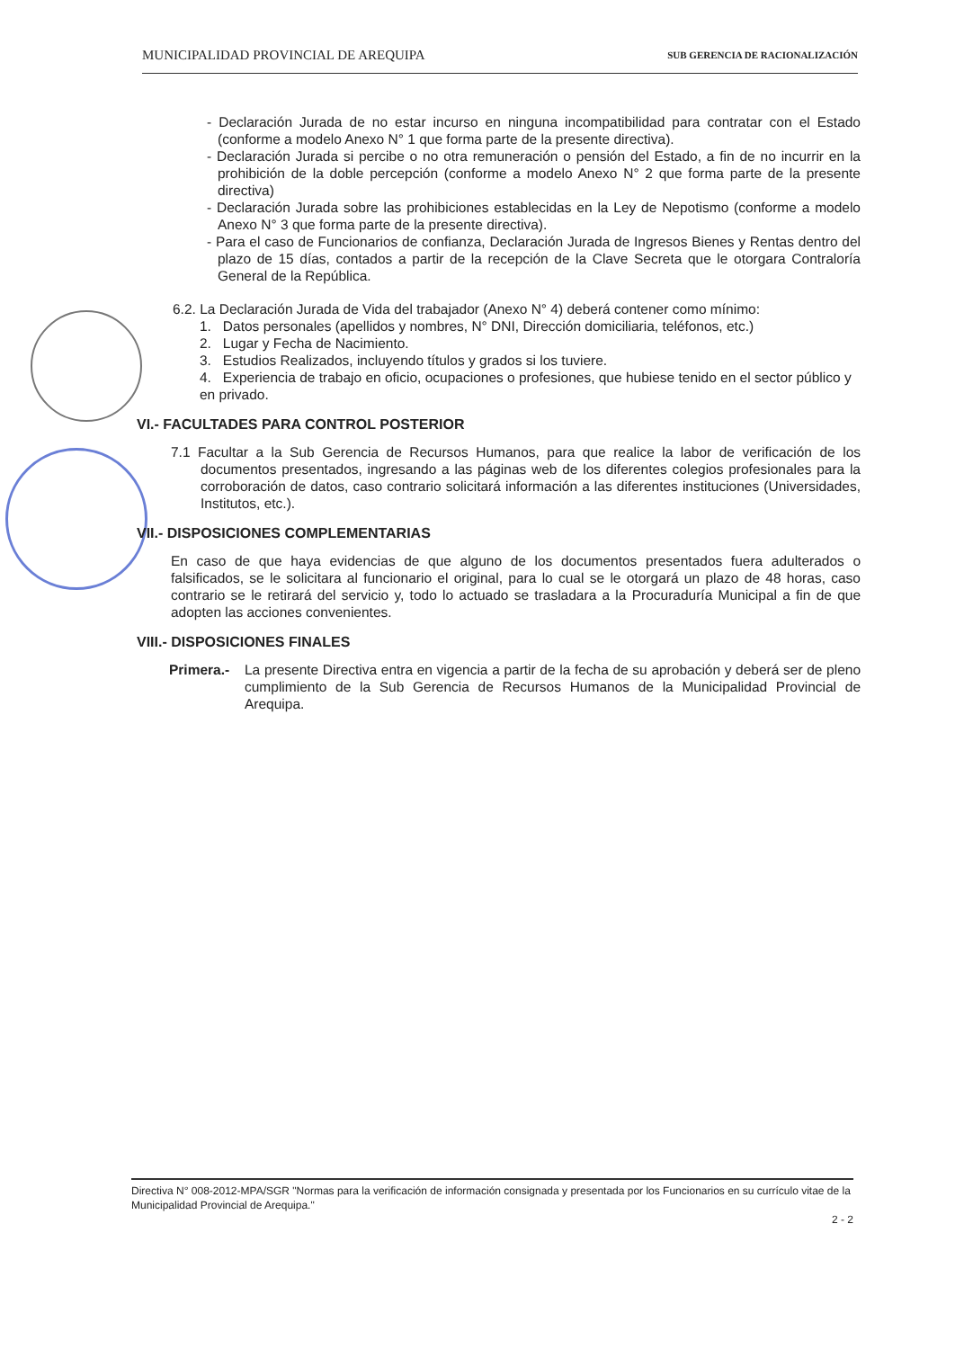MUNICIPALIDAD PROVINCIAL DE AREQUIPA SUB GERENCIA DE RACIONALIZACIÓN
- Declaración Jurada de no estar incurso en ninguna incompatibilidad para contratar con el Estado (conforme a modelo Anexo N° 1 que forma parte de la presente directiva).
- Declaración Jurada si percibe o no otra remuneración o pensión del Estado, a fin de no incurrir en la prohibición de la doble percepción (conforme a modelo Anexo N° 2 que forma parte de la presente directiva)
- Declaración Jurada sobre las prohibiciones establecidas en la Ley de Nepotismo (conforme a modelo Anexo N° 3 que forma parte de la presente directiva).
- Para el caso de Funcionarios de confianza, Declaración Jurada de Ingresos Bienes y Rentas dentro del plazo de 15 días, contados a partir de la recepción de la Clave Secreta que le otorgara Contraloría General de la República.
6.2. La Declaración Jurada de Vida del trabajador (Anexo N° 4) deberá contener como mínimo:
1. Datos personales (apellidos y nombres, N° DNI, Dirección domiciliaria, teléfonos, etc.)
2. Lugar y Fecha de Nacimiento.
3. Estudios Realizados, incluyendo títulos y grados si los tuviere.
4. Experiencia de trabajo en oficio, ocupaciones o profesiones, que hubiese tenido en el sector público y en privado.
VI.- FACULTADES PARA CONTROL POSTERIOR
7.1 Facultar a la Sub Gerencia de Recursos Humanos, para que realice la labor de verificación de los documentos presentados, ingresando a las páginas web de los diferentes colegios profesionales para la corroboración de datos, caso contrario solicitará información a las diferentes instituciones (Universidades, Institutos, etc.).
VII.- DISPOSICIONES COMPLEMENTARIAS
En caso de que haya evidencias de que alguno de los documentos presentados fuera adulterados o falsificados, se le solicitara al funcionario el original, para lo cual se le otorgará un plazo de 48 horas, caso contrario se le retirará del servicio y, todo lo actuado se trasladara a la Procuraduría Municipal a fin de que adopten las acciones convenientes.
VIII.- DISPOSICIONES FINALES
Primera.- La presente Directiva entra en vigencia a partir de la fecha de su aprobación y deberá ser de pleno cumplimiento de la Sub Gerencia de Recursos Humanos de la Municipalidad Provincial de Arequipa.
Directiva N° 008-2012-MPA/SGR "Normas para la verificación de información consignada y presentada por los Funcionarios en su currículo vitae de la Municipalidad Provincial de Arequipa."
2 - 2